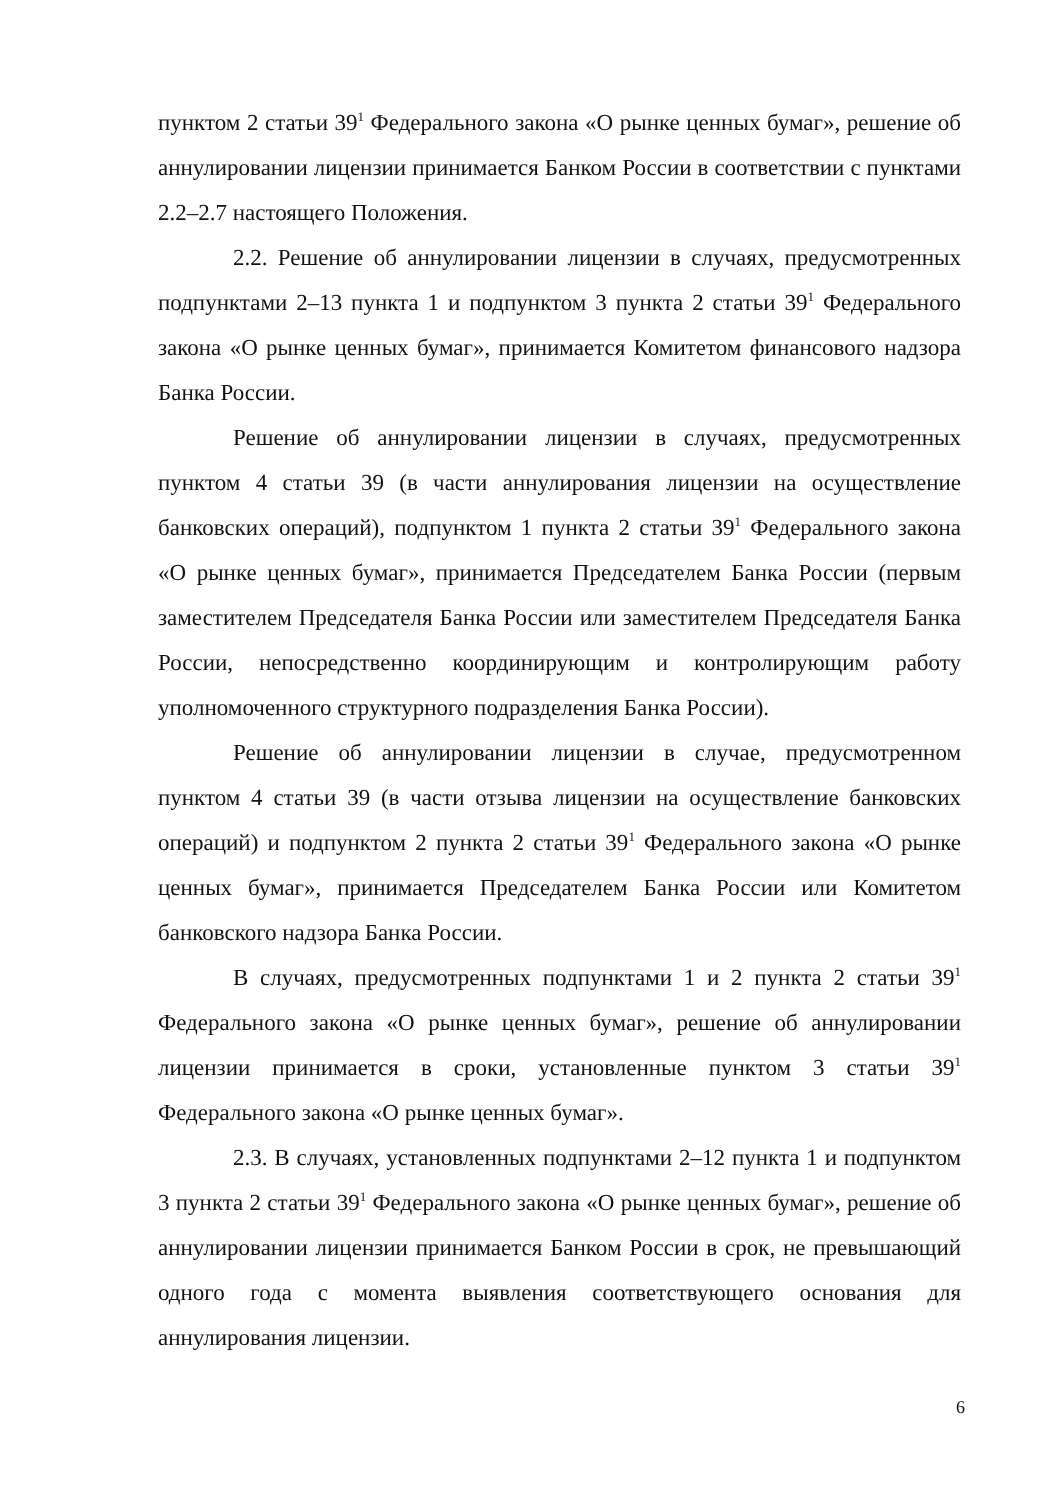пунктом 2 статьи 39<sup>1</sup> Федерального закона «О рынке ценных бумаг», решение об аннулировании лицензии принимается Банком России в соответствии с пунктами 2.2–2.7 настоящего Положения.
2.2. Решение об аннулировании лицензии в случаях, предусмотренных подпунктами 2–13 пункта 1 и подпунктом 3 пункта 2 статьи 39<sup>1</sup> Федерального закона «О рынке ценных бумаг», принимается Комитетом финансового надзора Банка России.
Решение об аннулировании лицензии в случаях, предусмотренных пунктом 4 статьи 39 (в части аннулирования лицензии на осуществление банковских операций), подпунктом 1 пункта 2 статьи 39<sup>1</sup> Федерального закона «О рынке ценных бумаг», принимается Председателем Банка России (первым заместителем Председателя Банка России или заместителем Председателя Банка России, непосредственно координирующим и контролирующим работу уполномоченного структурного подразделения Банка России).
Решение об аннулировании лицензии в случае, предусмотренном пунктом 4 статьи 39 (в части отзыва лицензии на осуществление банковских операций) и подпунктом 2 пункта 2 статьи 39<sup>1</sup> Федерального закона «О рынке ценных бумаг», принимается Председателем Банка России или Комитетом банковского надзора Банка России.
В случаях, предусмотренных подпунктами 1 и 2 пункта 2 статьи 39<sup>1</sup> Федерального закона «О рынке ценных бумаг», решение об аннулировании лицензии принимается в сроки, установленные пунктом 3 статьи 39<sup>1</sup> Федерального закона «О рынке ценных бумаг».
2.3. В случаях, установленных подпунктами 2–12 пункта 1 и подпунктом 3 пункта 2 статьи 39<sup>1</sup> Федерального закона «О рынке ценных бумаг», решение об аннулировании лицензии принимается Банком России в срок, не превышающий одного года с момента выявления соответствующего основания для аннулирования лицензии.
6